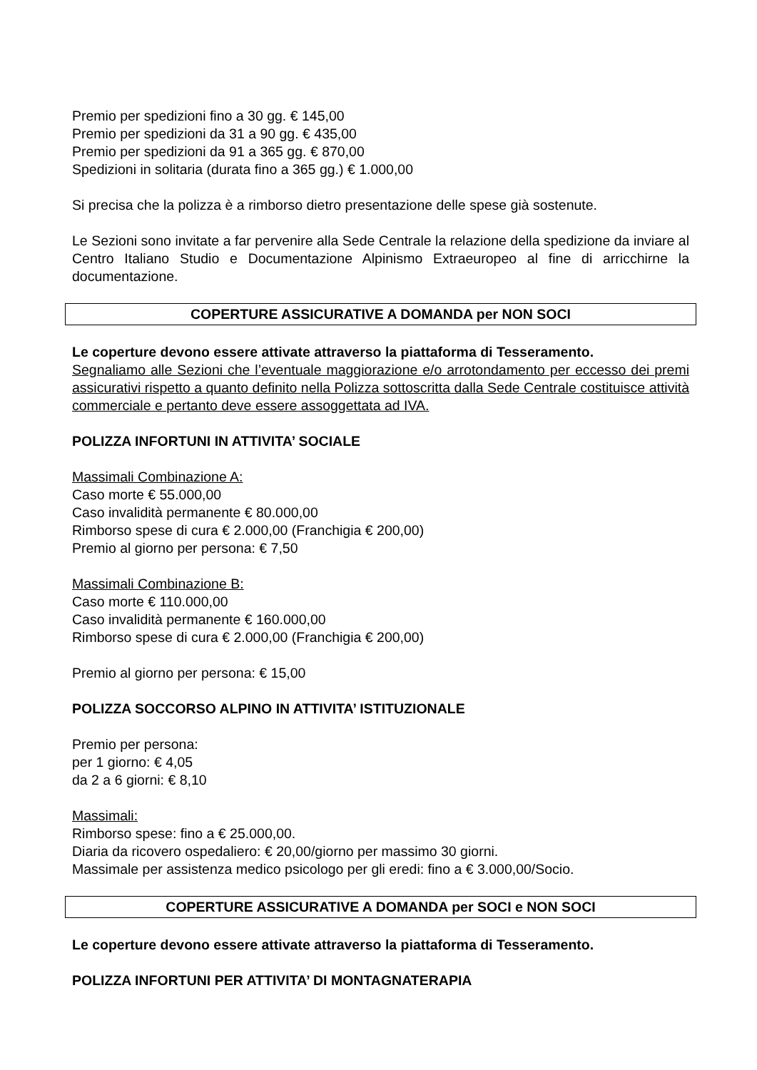Premio per spedizioni fino a 30 gg. € 145,00
Premio per spedizioni da 31 a 90 gg. € 435,00
Premio per spedizioni da 91 a 365 gg. € 870,00
Spedizioni in solitaria (durata fino a 365 gg.) € 1.000,00
Si precisa che la polizza è a rimborso dietro presentazione delle spese già sostenute.
Le Sezioni sono invitate a far pervenire alla Sede Centrale la relazione della spedizione da inviare al Centro Italiano Studio e Documentazione Alpinismo Extraeuropeo al fine di arricchirne la documentazione.
COPERTURE ASSICURATIVE A DOMANDA per NON SOCI
Le coperture devono essere attivate attraverso la piattaforma di Tesseramento.
Segnaliamo alle Sezioni che l’eventuale maggiorazione e/o arrotondamento per eccesso dei premi assicurativi rispetto a quanto definito nella Polizza sottoscritta dalla Sede Centrale costituisce attività commerciale e pertanto deve essere assoggettata ad IVA.
POLIZZA INFORTUNI IN ATTIVITA’ SOCIALE
Massimali Combinazione A:
Caso morte € 55.000,00
Caso invalidità permanente € 80.000,00
Rimborso spese di cura € 2.000,00 (Franchigia € 200,00)
Premio al giorno per persona: € 7,50
Massimali Combinazione B:
Caso morte € 110.000,00
Caso invalidità permanente € 160.000,00
Rimborso spese di cura € 2.000,00 (Franchigia € 200,00)
Premio al giorno per persona: € 15,00
POLIZZA SOCCORSO ALPINO IN ATTIVITA’ ISTITUZIONALE
Premio per persona:
per 1 giorno: € 4,05
da 2 a 6 giorni: € 8,10
Massimali:
Rimborso spese: fino a € 25.000,00.
Diaria da ricovero ospedaliero: € 20,00/giorno per massimo 30 giorni.
Massimale per assistenza medico psicologo per gli eredi: fino a € 3.000,00/Socio.
COPERTURE ASSICURATIVE A DOMANDA per SOCI e NON SOCI
Le coperture devono essere attivate attraverso la piattaforma di Tesseramento.
POLIZZA INFORTUNI PER ATTIVITA’ DI MONTAGNATERAPIA